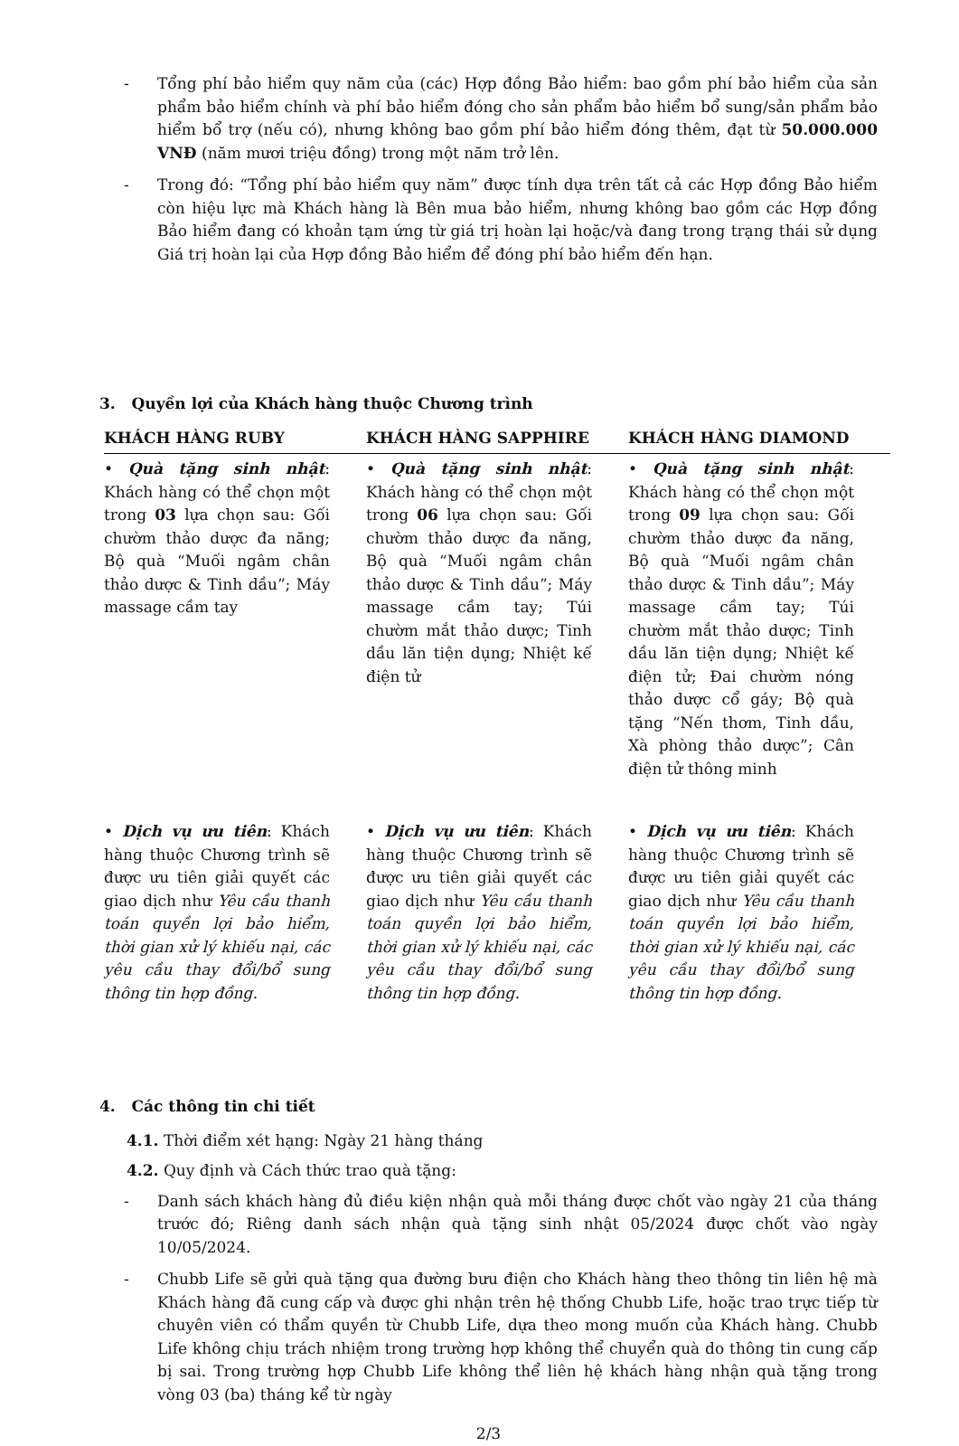- Tổng phí bảo hiểm quy năm của (các) Hợp đồng Bảo hiểm: bao gồm phí bảo hiểm của sản phẩm bảo hiểm chính và phí bảo hiểm đóng cho sản phẩm bảo hiểm bổ sung/sản phẩm bảo hiểm bổ trợ (nếu có), nhưng không bao gồm phí bảo hiểm đóng thêm, đạt từ 50.000.000 VNĐ (năm mươi triệu đồng) trong một năm trở lên.
- Trong đó: “Tổng phí bảo hiểm quy năm” được tính dựa trên tất cả các Hợp đồng Bảo hiểm còn hiệu lực mà Khách hàng là Bên mua bảo hiểm, nhưng không bao gồm các Hợp đồng Bảo hiểm đang có khoản tạm ứng từ giá trị hoàn lại hoặc/và đang trong trạng thái sử dụng Giá trị hoàn lại của Hợp đồng Bảo hiểm để đóng phí bảo hiểm đến hạn.
3. Quyền lợi của Khách hàng thuộc Chương trình
| KHÁCH HÀNG RUBY | KHÁCH HÀNG SAPPHIRE | KHÁCH HÀNG DIAMOND |
| --- | --- | --- |
| • Quà tặng sinh nhật : Khách hàng có thể chọn một trong 03 lựa chọn sau: Gối chườm thảo dược đa năng; Bộ quà “Muối ngâm chân thảo dược & Tinh dầu”; Máy massage cầm tay | • Quà tặng sinh nhật : Khách hàng có thể chọn một trong 06 lựa chọn sau: Gối chườm thảo dược đa năng, Bộ quà “Muối ngâm chân thảo dược & Tinh dầu”; Máy massage cầm tay; Túi chườm mắt thảo dược; Tinh dầu lăn tiện dụng; Nhiệt kế điện tử | • Quà tặng sinh nhật : Khách hàng có thể chọn một trong 09 lựa chọn sau: Gối chườm thảo dược đa năng, Bộ quà “Muối ngâm chân thảo dược & Tinh dầu”; Máy massage cầm tay; Túi chườm mắt thảo dược; Tinh dầu lăn tiện dụng; Nhiệt kế điện tử; Đai chườm nóng thảo dược cổ gáy; Bộ quà tặng “Nến thơm, Tinh dầu, Xà phòng thảo dược”; Cân điện tử thông minh |
| • Dịch vụ ưu tiên : Khách hàng thuộc Chương trình sẽ được ưu tiên giải quyết các giao dịch như Yêu cầu thanh toán quyền lợi bảo hiểm, thời gian xử lý khiếu nại, các yêu cầu thay đổi/bổ sung thông tin hợp đồng. | • Dịch vụ ưu tiên : Khách hàng thuộc Chương trình sẽ được ưu tiên giải quyết các giao dịch như Yêu cầu thanh toán quyền lợi bảo hiểm, thời gian xử lý khiếu nại, các yêu cầu thay đổi/bổ sung thông tin hợp đồng. | • Dịch vụ ưu tiên : Khách hàng thuộc Chương trình sẽ được ưu tiên giải quyết các giao dịch như Yêu cầu thanh toán quyền lợi bảo hiểm, thời gian xử lý khiếu nại, các yêu cầu thay đổi/bổ sung thông tin hợp đồng. |
4. Các thông tin chi tiết
4.1. Thời điểm xét hạng: Ngày 21 hàng tháng
4.2. Quy định và Cách thức trao quà tặng:
- Danh sách khách hàng đủ điều kiện nhận quà mỗi tháng được chốt vào ngày 21 của tháng trước đó; Riêng danh sách nhận quà tặng sinh nhật 05/2024 được chốt vào ngày 10/05/2024.
- Chubb Life sẽ gửi quà tặng qua đường bưu điện cho Khách hàng theo thông tin liên hệ mà Khách hàng đã cung cấp và được ghi nhận trên hệ thống Chubb Life, hoặc trao trực tiếp từ chuyên viên có thẩm quyền từ Chubb Life, dựa theo mong muốn của Khách hàng. Chubb Life không chịu trách nhiệm trong trường hợp không thể chuyển quà do thông tin cung cấp bị sai. Trong trường hợp Chubb Life không thể liên hệ khách hàng nhận quà tặng trong vòng 03 (ba) tháng kể từ ngày
2/3